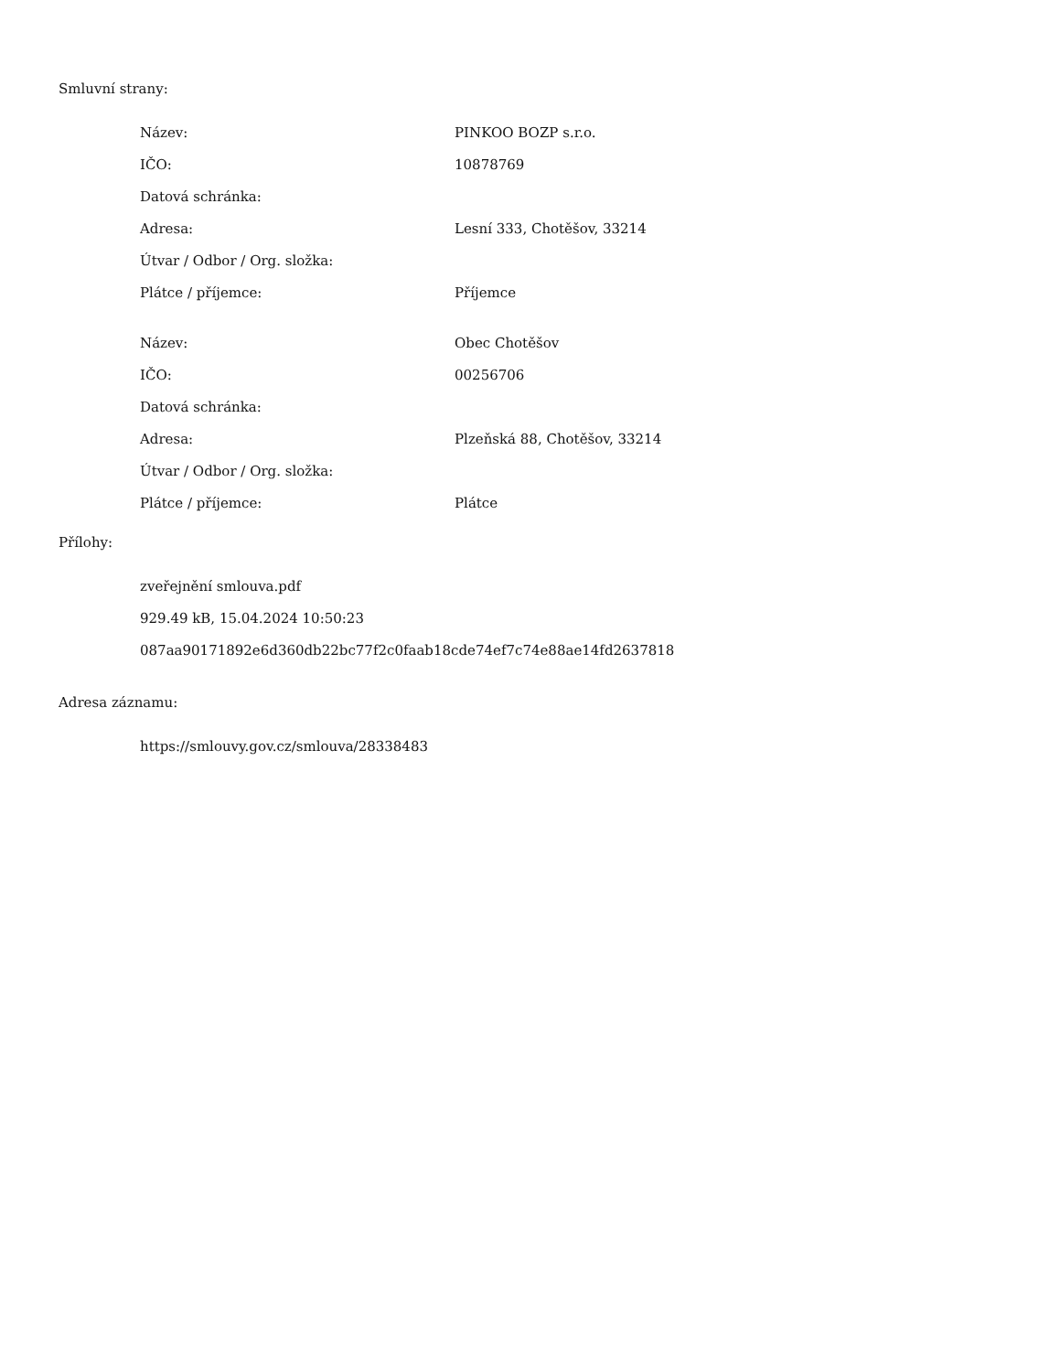Smluvní strany:
| Název: | PINKOO BOZP s.r.o. |
| IČO: | 10878769 |
| Datová schránka: | |
| Adresa: | Lesní 333, Chotěšov, 33214 |
| Útvar / Odbor / Org. složka: | |
| Plátce / příjemce: | Příjemce |
| Název: | Obec Chotěšov |
| IČO: | 00256706 |
| Datová schránka: | |
| Adresa: | Plzeňská 88, Chotěšov, 33214 |
| Útvar / Odbor / Org. složka: | |
| Plátce / příjemce: | Plátce |
Přílohy:
zveřejnění smlouva.pdf
929.49 kB, 15.04.2024 10:50:23
087aa90171892e6d360db22bc77f2c0faab18cde74ef7c74e88ae14fd2637818
Adresa záznamu:
https://smlouvy.gov.cz/smlouva/28338483